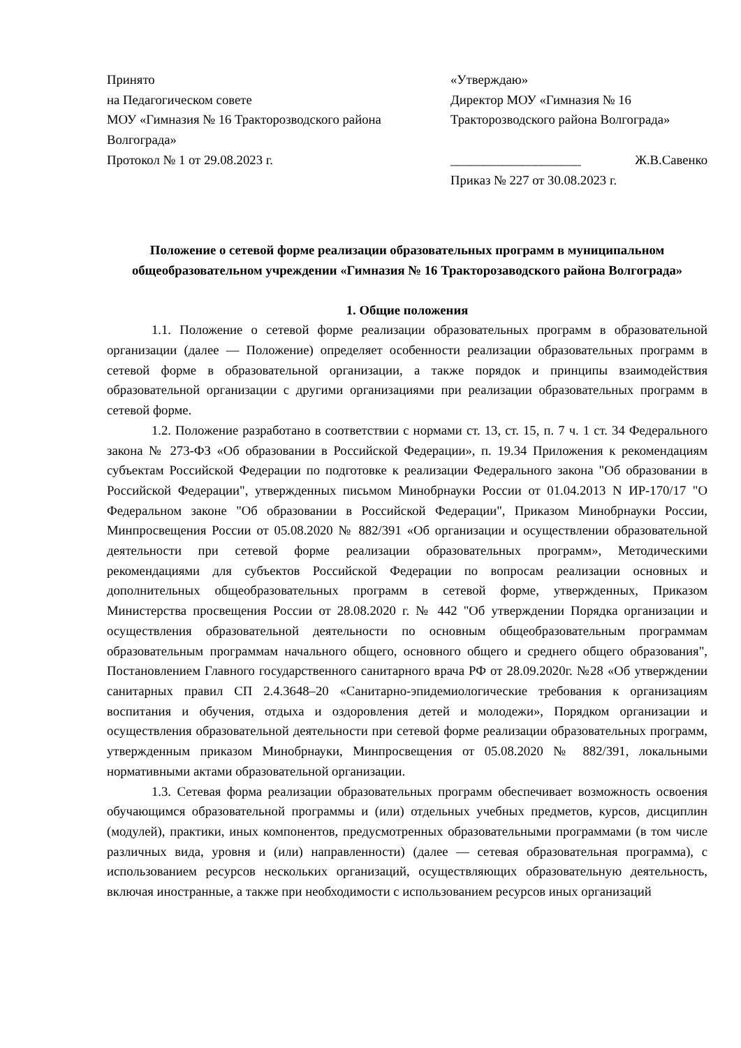Принято
на Педагогическом совете
МОУ «Гимназия № 16 Тракторозводского района Волгограда»
Протокол № 1 от 29.08.2023 г.
«Утверждаю»
Директор МОУ «Гимназия № 16
Тракторозводского района Волгограда»
____________________ Ж.В.Савенко
Приказ № 227 от 30.08.2023 г.
Положение о сетевой форме реализации образовательных программ в муниципальном общеобразовательном учреждении «Гимназия № 16 Тракторозаводского района Волгограда»
1. Общие положения
1.1. Положение о сетевой форме реализации образовательных программ в образовательной организации (далее — Положение) определяет особенности реализации образовательных программ в сетевой форме в образовательной организации, а также порядок и принципы взаимодействия образовательной организации с другими организациями при реализации образовательных программ в сетевой форме.
1.2. Положение разработано в соответствии с нормами ст. 13, ст. 15, п. 7 ч. 1 ст. 34 Федерального закона № 273-ФЗ «Об образовании в Российской Федерации», п. 19.34 Приложения к рекомендациям субъектам Российской Федерации по подготовке к реализации Федерального закона "Об образовании в Российской Федерации", утвержденных письмом Минобрнауки России от 01.04.2013 N ИР-170/17 "О Федеральном законе "Об образовании в Российской Федерации", Приказом Минобрнауки России, Минпросвещения России от 05.08.2020 № 882/391 «Об организации и осуществлении образовательной деятельности при сетевой форме реализации образовательных программ», Методическими рекомендациями для субъектов Российской Федерации по вопросам реализации основных и дополнительных общеобразовательных программ в сетевой форме, утвержденных, Приказом Министерства просвещения России от 28.08.2020 г. № 442 "Об утверждении Порядка организации и осуществления образовательной деятельности по основным общеобразовательным программам образовательным программам начального общего, основного общего и среднего общего образования", Постановлением Главного государственного санитарного врача РФ от 28.09.2020г. №28 «Об утверждении санитарных правил СП 2.4.3648–20 «Санитарно-эпидемиологические требования к организациям воспитания и обучения, отдыха и оздоровления детей и молодежи», Порядком организации и осуществления образовательной деятельности при сетевой форме реализации образовательных программ, утвержденным приказом Минобрнауки, Минпросвещения от 05.08.2020 № 882/391, локальными нормативными актами образовательной организации.
1.3. Сетевая форма реализации образовательных программ обеспечивает возможность освоения обучающимся образовательной программы и (или) отдельных учебных предметов, курсов, дисциплин (модулей), практики, иных компонентов, предусмотренных образовательными программами (в том числе различных вида, уровня и (или) направленности) (далее — сетевая образовательная программа), с использованием ресурсов нескольких организаций, осуществляющих образовательную деятельность, включая иностранные, а также при необходимости с использованием ресурсов иных организаций